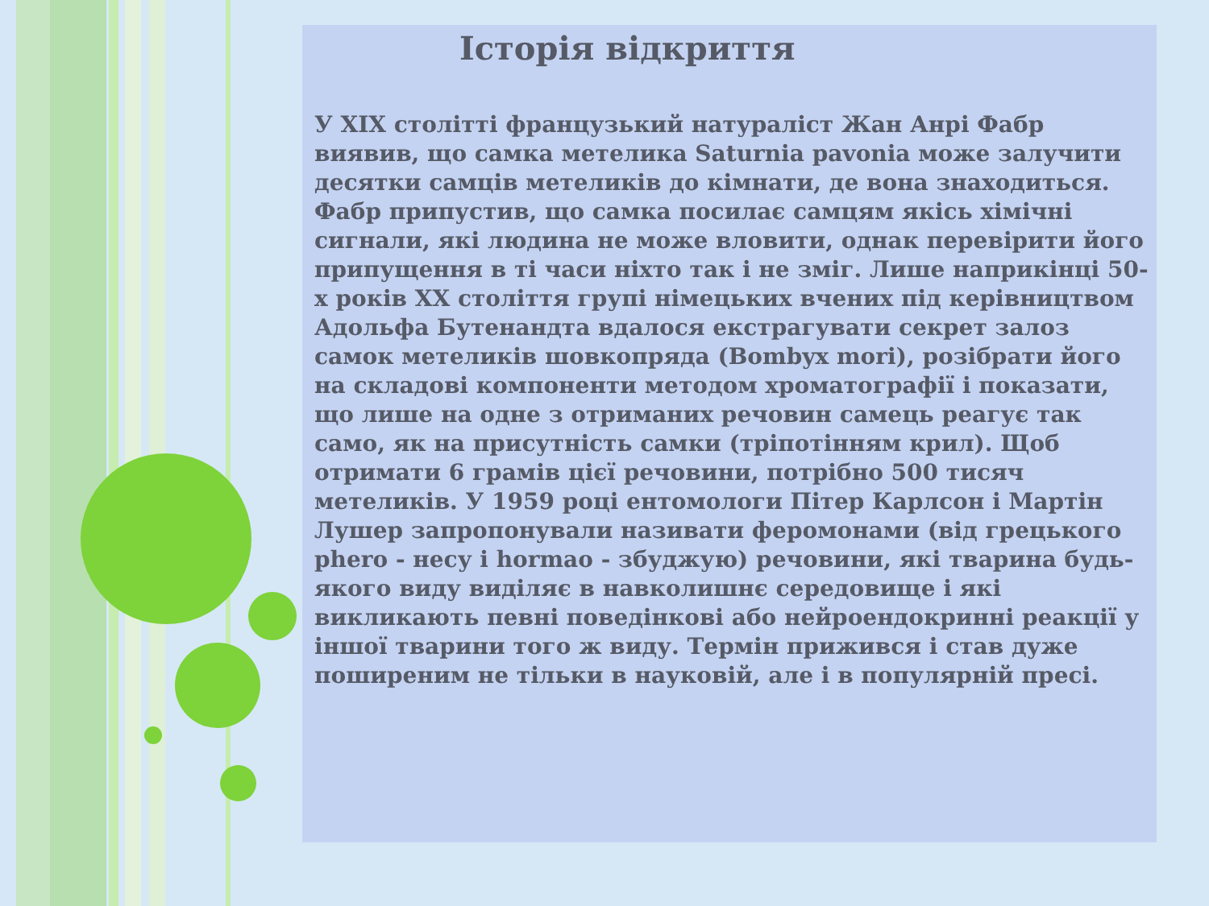Історія відкриття
У XIX столітті французький натураліст Жан Анрі Фабр виявив, що самка метелика Saturnia pavonia може залучити десятки самців метеликів до кімнати, де вона знаходиться. Фабр припустив, що самка посилає самцям якісь хімічні сигнали, які людина не може вловити, однак перевірити його припущення в ті часи ніхто так і не зміг. Лише наприкінці 50-х років XX століття групі німецьких вчених під керівництвом Адольфа Бутенандта вдалося екстрагувати секрет залоз самок метеликів шовкопряда (Bombyx mori), розібрати його на складові компоненти методом хроматографії і показати, що лише на одне з отриманих речовин самець реагує так само, як на присутність самки (тріпотінням крил). Щоб отримати 6 грамів цієї речовини, потрібно 500 тисяч метеликів. У 1959 році ентомологи Пітер Карлсон і Мартін Лушер запропонували називати феромонами (від грецького phero - несу і hormao - збуджую) речовини, які тварина будь-якого виду виділяє в навколишнє середовище і які викликають певні поведінкові або нейроендокринні реакції у іншої тварини того ж виду. Термін прижився і став дуже поширеним не тільки в науковій, але і в популярній пресі.